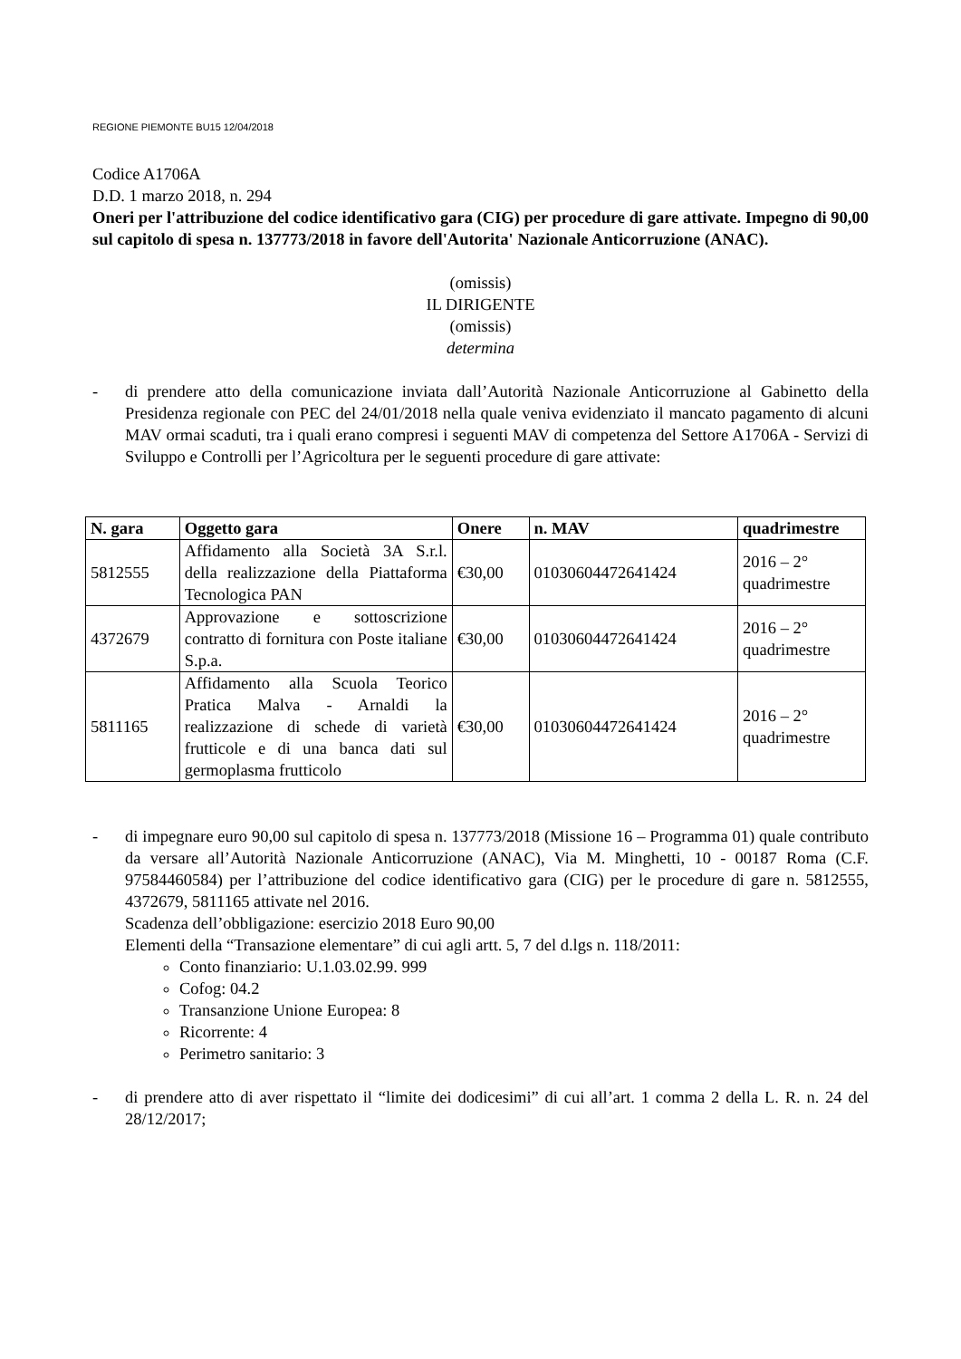REGIONE PIEMONTE BU15 12/04/2018
Codice A1706A
D.D. 1 marzo 2018, n. 294
Oneri per l'attribuzione del codice identificativo gara (CIG) per procedure di gare attivate. Impegno di 90,00 sul capitolo di spesa n. 137773/2018 in favore dell'Autorita' Nazionale Anticorruzione (ANAC).
(omissis)
IL DIRIGENTE
(omissis)
determina
- di prendere atto della comunicazione inviata dall’Autorità Nazionale Anticorruzione al Gabinetto della Presidenza regionale con PEC del 24/01/2018 nella quale veniva evidenziato il mancato pagamento di alcuni MAV ormai scaduti, tra i quali erano compresi i seguenti MAV di competenza del Settore A1706A - Servizi di Sviluppo e Controlli per l’Agricoltura per le seguenti procedure di gare attivate:
| N. gara | Oggetto gara | Onere | n. MAV | quadrimestre |
| --- | --- | --- | --- | --- |
| 5812555 | Affidamento alla Società 3A S.r.l. della realizzazione della Piattaforma Tecnologica PAN | €30,00 | 01030604472641424 | 2016 – 2° quadrimestre |
| 4372679 | Approvazione e sottoscrizione contratto di fornitura con Poste italiane S.p.a. | €30,00 | 01030604472641424 | 2016 – 2° quadrimestre |
| 5811165 | Affidamento alla Scuola Teorico Pratica Malva - Arnaldi la realizzazione di schede di varietà frutticole e di una banca dati sul germoplasma frutticolo | €30,00 | 01030604472641424 | 2016 – 2° quadrimestre |
- di impegnare euro 90,00 sul capitolo di spesa n. 137773/2018 (Missione 16 – Programma 01) quale contributo da versare all’Autorità Nazionale Anticorruzione (ANAC), Via M. Minghetti, 10 - 00187 Roma (C.F. 97584460584) per l’attribuzione del codice identificativo gara (CIG) per le procedure di gare n. 5812555, 4372679, 5811165 attivate nel 2016.
Scadenza dell’obbligazione: esercizio 2018 Euro 90,00
Elementi della “Transazione elementare” di cui agli artt. 5, 7 del d.lgs n. 118/2011:
Conto finanziario: U.1.03.02.99. 999
Cofog: 04.2
Transanzione Unione Europea: 8
Ricorrente: 4
Perimetro sanitario: 3
- di prendere atto di aver rispettato il “limite dei dodicesimi” di cui all’art. 1 comma 2 della L. R. n. 24 del 28/12/2017;